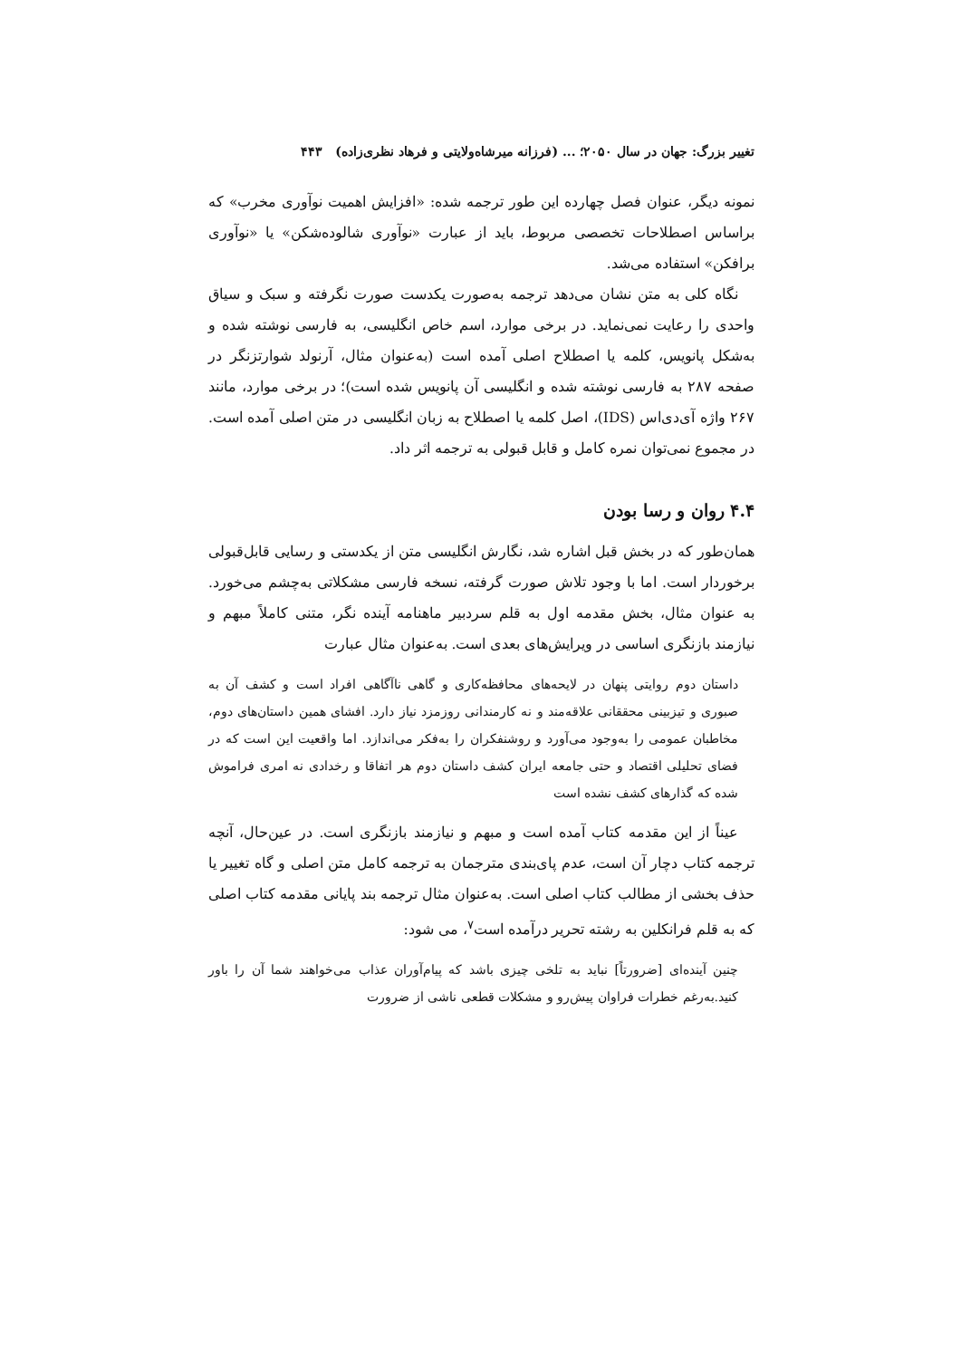تغییر بزرگ: جهان در سال ۲۰۵۰؛ ... (فرزانه میرشاه‌ولایتی و فرهاد نظری‌زاده) ۴۴۳
نمونه دیگر، عنوان فصل چهارده این طور ترجمه شده: «افزایش اهمیت نوآوری مخرب» که براساس اصطلاحات تخصصی مربوط، باید از عبارت «نوآوری شالوده‌شکن» یا «نوآوری برافکن» استفاده می‌شد.
نگاه کلی به متن نشان می‌دهد ترجمه به‌صورت یکدست صورت نگرفته و سبک و سیاق واحدی را رعایت نمی‌نماید. در برخی موارد، اسم خاص انگلیسی، به فارسی نوشته شده و به‌شکل پانویس، کلمه یا اصطلاح اصلی آمده است (به‌عنوان مثال، آرنولد شوارتزنگر در صفحه ۲۸۷ به فارسی نوشته شده و انگلیسی آن پانویس شده است)؛ در برخی موارد، مانند ۲۶۷ واژه آی‌دی‌اس (IDS)، اصل کلمه یا اصطلاح به زبان انگلیسی در متن اصلی آمده است. در مجموع نمی‌توان نمره کامل و قابل قبولی به ترجمه اثر داد.
۴.۴ روان و رسا بودن
همان‌طور که در بخش قبل اشاره شد، نگارش انگلیسی متن از یکدستی و رسایی قابل‌قبولی برخوردار است. اما با وجود تلاش صورت گرفته، نسخه فارسی مشکلاتی به‌چشم می‌خورد. به عنوان مثال، بخش مقدمه اول به قلم سردبیر ماهنامه آینده نگر، متنی کاملاً مبهم و نیازمند بازنگری اساسی در ویرایش‌های بعدی است. به‌عنوان مثال عبارت
داستان دوم روایتی پنهان در لایحه‌های محافظه‌کاری و گاهی ناآگاهی افراد است و کشف آن به صبوری و تیزبینی محققانی علاقه‌مند و نه کارمندانی روزمزد نیاز دارد. افشای همین داستان‌های دوم، مخاطبان عمومی را به‌وجود می‌آورد و روشنفکران را به‌فکر می‌اندازد. اما واقعیت این است که در فضای تحلیلی اقتصاد و حتی جامعه ایران کشف داستان دوم هر اتفاقا و رخدادی نه امری فراموش شده که گذارهای کشف نشده است
عیناً از این مقدمه کتاب آمده است و مبهم و نیازمند بازنگری است. در عین‌حال، آنچه ترجمه کتاب دچار آن است، عدم پای‌بندی مترجمان به ترجمه کامل متن اصلی و گاه تغییر یا حذف بخشی از مطالب کتاب اصلی است. به‌عنوان مثال ترجمه بند پایانی مقدمه کتاب اصلی که به قلم فرانکلین به رشته تحریر درآمده است<sup>۷</sup>، می شود:
چنین آینده‌ای [ضرورتاً] نباید به تلخی چیزی باشد که پیام‌آوران عذاب می‌خواهند شما آن را باور کنید.به‌رغم خطرات فراوان پیش‌رو و مشکلات قطعی ناشی از ضرورت